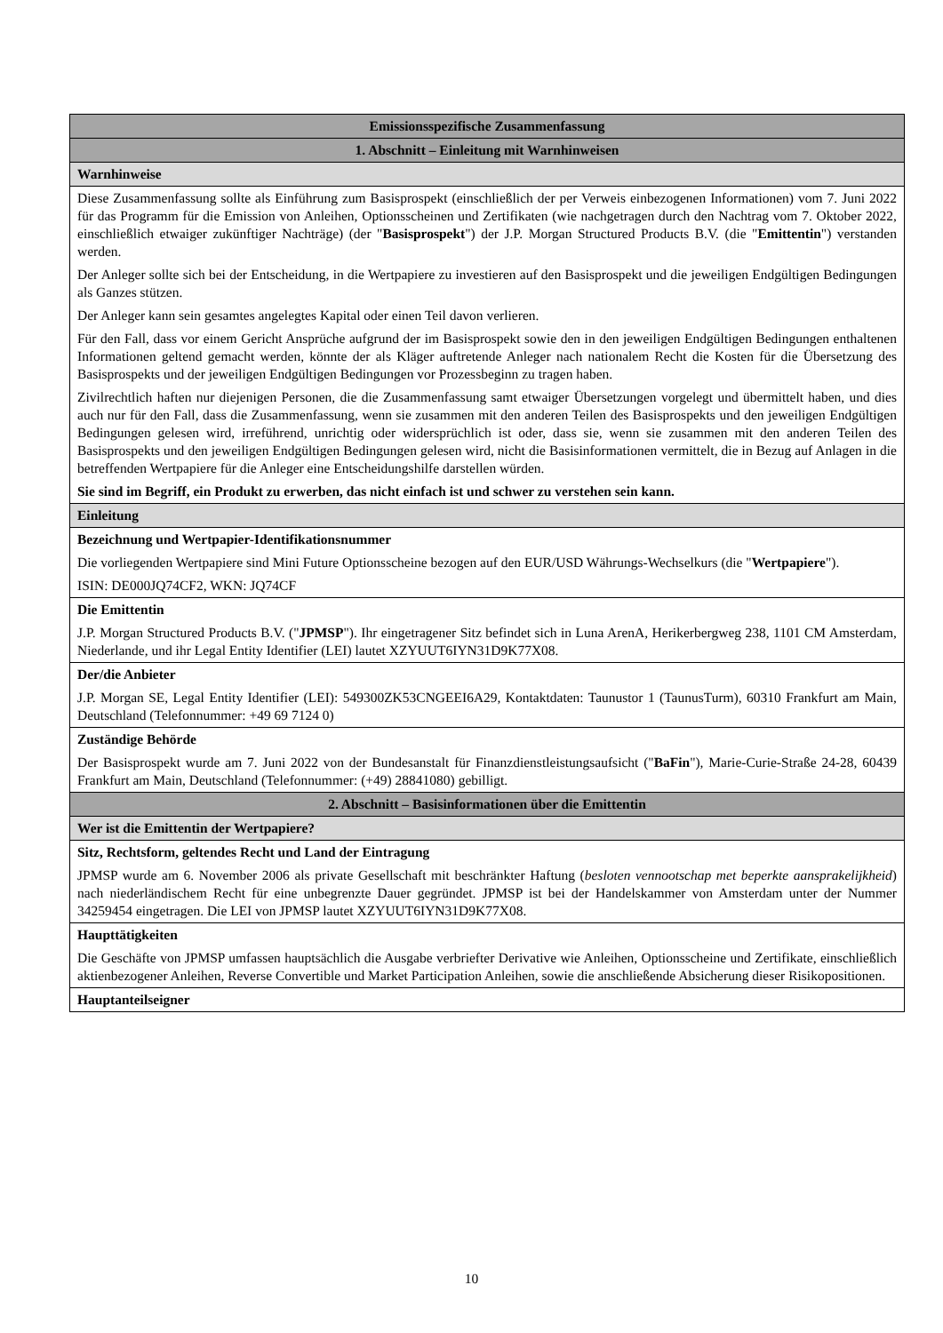| Emissionsspezifische Zusammenfassung |
| --- |
| 1. Abschnitt – Einleitung mit Warnhinweisen |
| Warnhinweise |
| Diese Zusammenfassung sollte als Einführung zum Basisprospekt (einschließlich der per Verweis einbezogenen Informationen) vom 7. Juni 2022 für das Programm für die Emission von Anleihen, Optionsscheinen und Zertifikaten (wie nachgetragen durch den Nachtrag vom 7. Oktober 2022, einschließlich etwaiger zukünftiger Nachträge) (der " Basisprospekt ") der J.P. Morgan Structured Products B.V. (die " Emittentin ") verstanden werden. Der Anleger sollte sich bei der Entscheidung, in die Wertpapiere zu investieren auf den Basisprospekt und die jeweiligen Endgültigen Bedingungen als Ganzes stützen. Der Anleger kann sein gesamtes angelegtes Kapital oder einen Teil davon verlieren. Für den Fall, dass vor einem Gericht Ansprüche aufgrund der im Basisprospekt sowie den in den jeweiligen Endgültigen Bedingungen enthaltenen Informationen geltend gemacht werden, könnte der als Kläger auftretende Anleger nach nationalem Recht die Kosten für die Übersetzung des Basisprospekts und der jeweiligen Endgültigen Bedingungen vor Prozessbeginn zu tragen haben. Zivilrechtlich haften nur diejenigen Personen, die die Zusammenfassung samt etwaiger Übersetzungen vorgelegt und übermittelt haben, und dies auch nur für den Fall, dass die Zusammenfassung, wenn sie zusammen mit den anderen Teilen des Basisprospekts und den jeweiligen Endgültigen Bedingungen gelesen wird, irreführend, unrichtig oder widersprüchlich ist oder, dass sie, wenn sie zusammen mit den anderen Teilen des Basisprospekts und den jeweiligen Endgültigen Bedingungen gelesen wird, nicht die Basisinformationen vermittelt, die in Bezug auf Anlagen in die betreffenden Wertpapiere für die Anleger eine Entscheidungshilfe darstellen würden. Sie sind im Begriff, ein Produkt zu erwerben, das nicht einfach ist und schwer zu verstehen sein kann. |
| Einleitung |
| Bezeichnung und Wertpapier-Identifikationsnummer Die vorliegenden Wertpapiere sind Mini Future Optionsscheine bezogen auf den EUR/USD Währungs-Wechselkurs (die " Wertpapiere "). ISIN: DE000JQ74CF2, WKN: JQ74CF |
| Die Emittentin J.P. Morgan Structured Products B.V. (" JPMSP "). Ihr eingetragener Sitz befindet sich in Luna ArenA, Herikerbergweg 238, 1101 CM Amsterdam, Niederlande, und ihr Legal Entity Identifier (LEI) lautet XZYUUT6IYN31D9K77X08. |
| Der/die Anbieter J.P. Morgan SE, Legal Entity Identifier (LEI): 549300ZK53CNGEEI6A29, Kontaktdaten: Taunustor 1 (TaunusTurm), 60310 Frankfurt am Main, Deutschland (Telefonnummer: +49 69 7124 0) |
| Zuständige Behörde Der Basisprospekt wurde am 7. Juni 2022 von der Bundesanstalt für Finanzdienstleistungsaufsicht (" BaFin "), Marie-Curie-Straße 24-28, 60439 Frankfurt am Main, Deutschland (Telefonnummer: (+49) 28841080) gebilligt. |
| 2. Abschnitt – Basisinformationen über die Emittentin |
| Wer ist die Emittentin der Wertpapiere? |
| Sitz, Rechtsform, geltendes Recht und Land der Eintragung JPMSP wurde am 6. November 2006 als private Gesellschaft mit beschränkter Haftung ( besloten vennootschap met beperkte aansprakelijkheid ) nach niederländischem Recht für eine unbegrenzte Dauer gegründet. JPMSP ist bei der Handelskammer von Amsterdam unter der Nummer 34259454 eingetragen. Die LEI von JPMSP lautet XZYUUT6IYN31D9K77X08. |
| Haupttätigkeiten Die Geschäfte von JPMSP umfassen hauptsächlich die Ausgabe verbriefter Derivative wie Anleihen, Optionsscheine und Zertifikate, einschließlich aktienbezogener Anleihen, Reverse Convertible und Market Participation Anleihen, sowie die anschließende Absicherung dieser Risikopositionen. |
| Hauptanteilseigner |
10